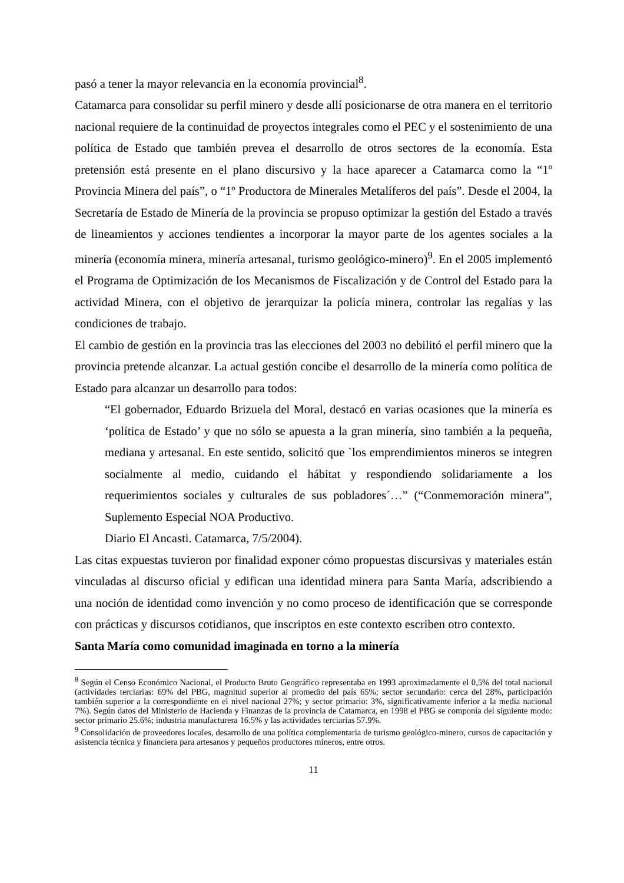pasó a tener la mayor relevancia en la economía provincial<sup>8</sup>.
Catamarca para consolidar su perfil minero y desde allí posicionarse de otra manera en el territorio nacional requiere de la continuidad de proyectos integrales como el PEC y el sostenimiento de una política de Estado que también prevea el desarrollo de otros sectores de la economía. Esta pretensión está presente en el plano discursivo y la hace aparecer a Catamarca como la “1º Provincia Minera del país”, o “1º Productora de Minerales Metalíferos del país”. Desde el 2004, la Secretaría de Estado de Minería de la provincia se propuso optimizar la gestión del Estado a través de lineamientos y acciones tendientes a incorporar la mayor parte de los agentes sociales a la minería (economía minera, minería artesanal, turismo geológico-minero)<sup>9</sup>. En el 2005 implementó el Programa de Optimización de los Mecanismos de Fiscalización y de Control del Estado para la actividad Minera, con el objetivo de jerarquizar la policía minera, controlar las regalías y las condiciones de trabajo.
El cambio de gestión en la provincia tras las elecciones del 2003 no debilitó el perfil minero que la provincia pretende alcanzar. La actual gestión concibe el desarrollo de la minería como política de Estado para alcanzar un desarrollo para todos:
“El gobernador, Eduardo Brizuela del Moral, destacó en varias ocasiones que la minería es ‘política de Estado’ y que no sólo se apuesta a la gran minería, sino también a la pequeña, mediana y artesanal. En este sentido, solicitó que `los emprendimientos mineros se integren socialmente al medio, cuidando el hábitat y respondiendo solidariamente a los requerimientos sociales y culturales de sus pobladores´…” (“Conmemoración minera”, Suplemento Especial NOA Productivo.
Diario El Ancasti. Catamarca, 7/5/2004).
Las citas expuestas tuvieron por finalidad exponer cómo propuestas discursivas y materiales están vinculadas al discurso oficial y edifican una identidad minera para Santa María, adscribiendo a una noción de identidad como invención y no como proceso de identificación que se corresponde con prácticas y discursos cotidianos, que inscriptos en este contexto escriben otro contexto.
Santa María como comunidad imaginada en torno a la minería
<sup>8</sup> Según el Censo Económico Nacional, el Producto Bruto Geográfico representaba en 1993 aproximadamente el 0,5% del total nacional (actividades terciarias: 69% del PBG, magnitud superior al promedio del país 65%; sector secundario: cerca del 28%, participación también superior a la correspondiente en el nivel nacional 27%; y sector primario: 3%, significativamente inferior a la media nacional 7%). Según datos del Ministerio de Hacienda y Finanzas de la provincia de Catamarca, en 1998 el PBG se componía del siguiente modo: sector primario 25.6%; industria manufacturera 16.5% y las actividades terciarias 57.9%.
<sup>9</sup> Consolidación de proveedores locales, desarrollo de una política complementaria de turismo geológico-minero, cursos de capacitación y asistencia técnica y financiera para artesanos y pequeños productores mineros, entre otros.
11